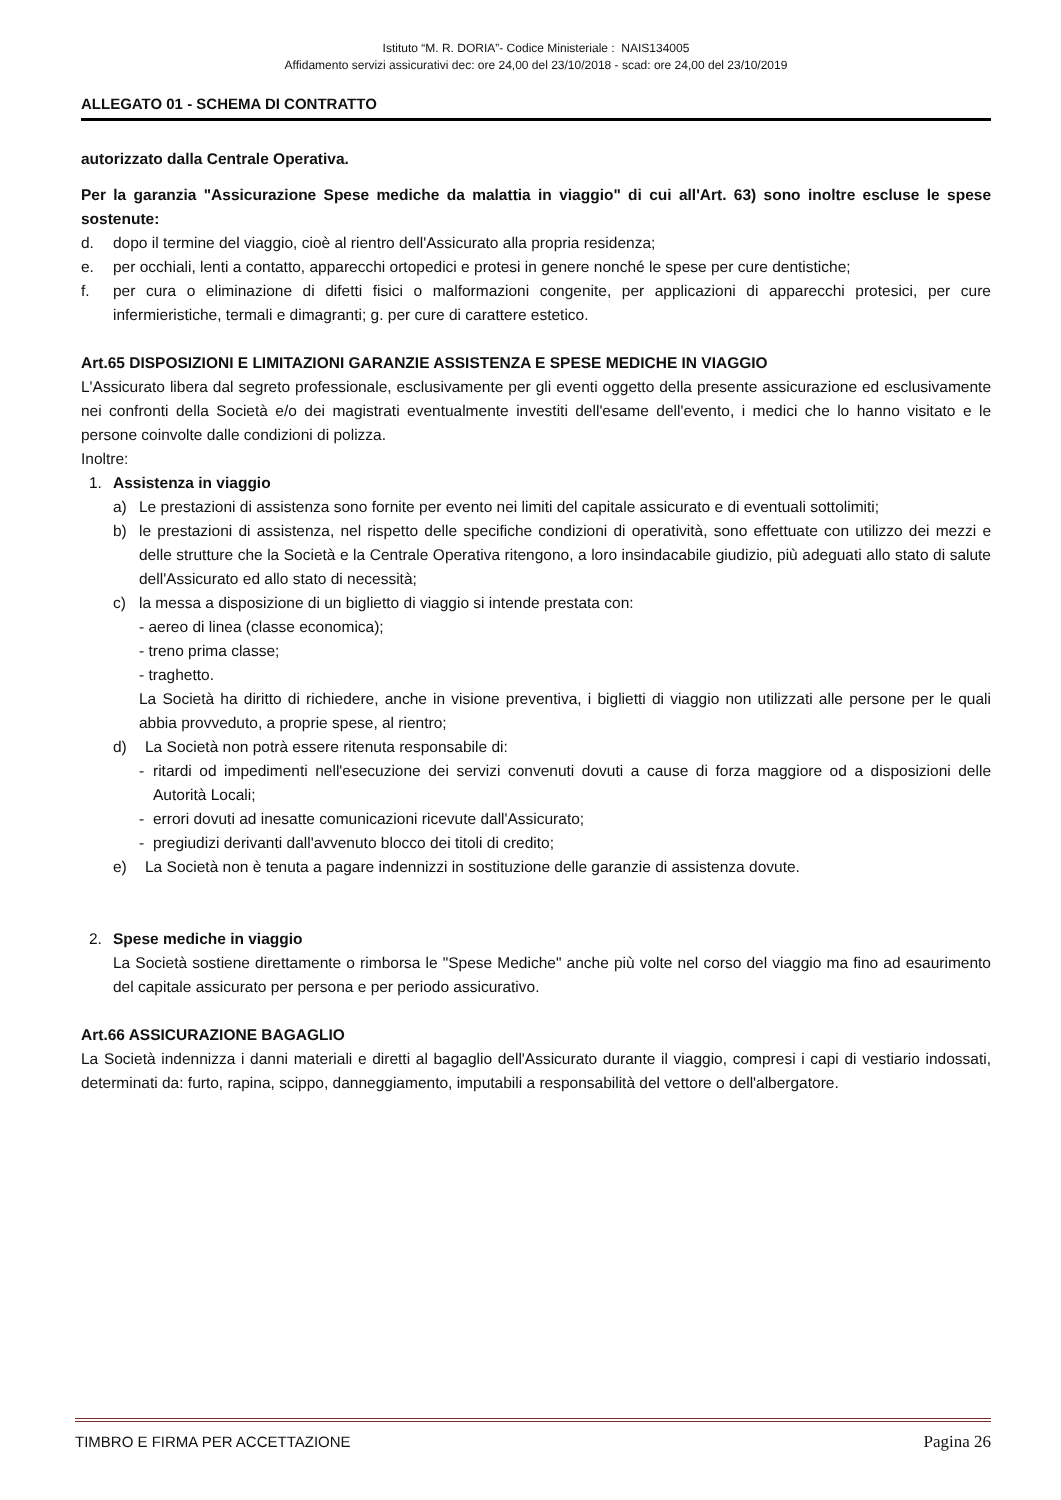Istituto “M. R. DORIA”- Codice Ministeriale : NAIS134005
Affidamento servizi assicurativi dec: ore 24,00 del 23/10/2018 - scad: ore 24,00 del 23/10/2019
ALLEGATO 01 - SCHEMA DI CONTRATTO
autorizzato dalla Centrale Operativa.
Per la garanzia "Assicurazione Spese mediche da malattia in viaggio" di cui all'Art. 63) sono inoltre escluse le spese sostenute:
d. dopo il termine del viaggio, cioè al rientro dell'Assicurato alla propria residenza;
e. per occhiali, lenti a contatto, apparecchi ortopedici e protesi in genere nonché le spese per cure dentistiche;
f. per cura o eliminazione di difetti fisici o malformazioni congenite, per applicazioni di apparecchi protesici, per cure infermieristiche, termali e dimagranti; g. per cure di carattere estetico.
Art.65 DISPOSIZIONI E LIMITAZIONI GARANZIE ASSISTENZA E SPESE MEDICHE IN VIAGGIO
L'Assicurato libera dal segreto professionale, esclusivamente per gli eventi oggetto della presente assicurazione ed esclusivamente nei confronti della Società e/o dei magistrati eventualmente investiti dell'esame dell'evento, i medici che lo hanno visitato e le persone coinvolte dalle condizioni di polizza.
Inoltre:
1. Assistenza in viaggio
a) Le prestazioni di assistenza sono fornite per evento nei limiti del capitale assicurato e di eventuali sottolimiti;
b) le prestazioni di assistenza, nel rispetto delle specifiche condizioni di operatività, sono effettuate con utilizzo dei mezzi e delle strutture che la Società e la Centrale Operativa ritengono, a loro insindacabile giudizio, più adeguati allo stato di salute dell'Assicurato ed allo stato di necessità;
c) la messa a disposizione di un biglietto di viaggio si intende prestata con:
- aereo di linea (classe economica);
- treno prima classe;
- traghetto.
La Società ha diritto di richiedere, anche in visione preventiva, i biglietti di viaggio non utilizzati alle persone per le quali abbia provveduto, a proprie spese, al rientro;
d) La Società non potrà essere ritenuta responsabile di:
- ritardi od impedimenti nell'esecuzione dei servizi convenuti dovuti a cause di forza maggiore od a disposizioni delle Autorità Locali;
- errori dovuti ad inesatte comunicazioni ricevute dall'Assicurato;
- pregiudizi derivanti dall'avvenuto blocco dei titoli di credito;
e) La Società non è tenuta a pagare indennizzi in sostituzione delle garanzie di assistenza dovute.
2. Spese mediche in viaggio
La Società sostiene direttamente o rimborsa le "Spese Mediche" anche più volte nel corso del viaggio ma fino ad esaurimento del capitale assicurato per persona e per periodo assicurativo.
Art.66 ASSICURAZIONE BAGAGLIO
La Società indennizza i danni materiali e diretti al bagaglio dell'Assicurato durante il viaggio, compresi i capi di vestiario indossati, determinati da: furto, rapina, scippo, danneggiamento, imputabili a responsabilità del vettore o dell'albergatore.
TIMBRO E FIRMA PER ACCETTAZIONE Pagina 26